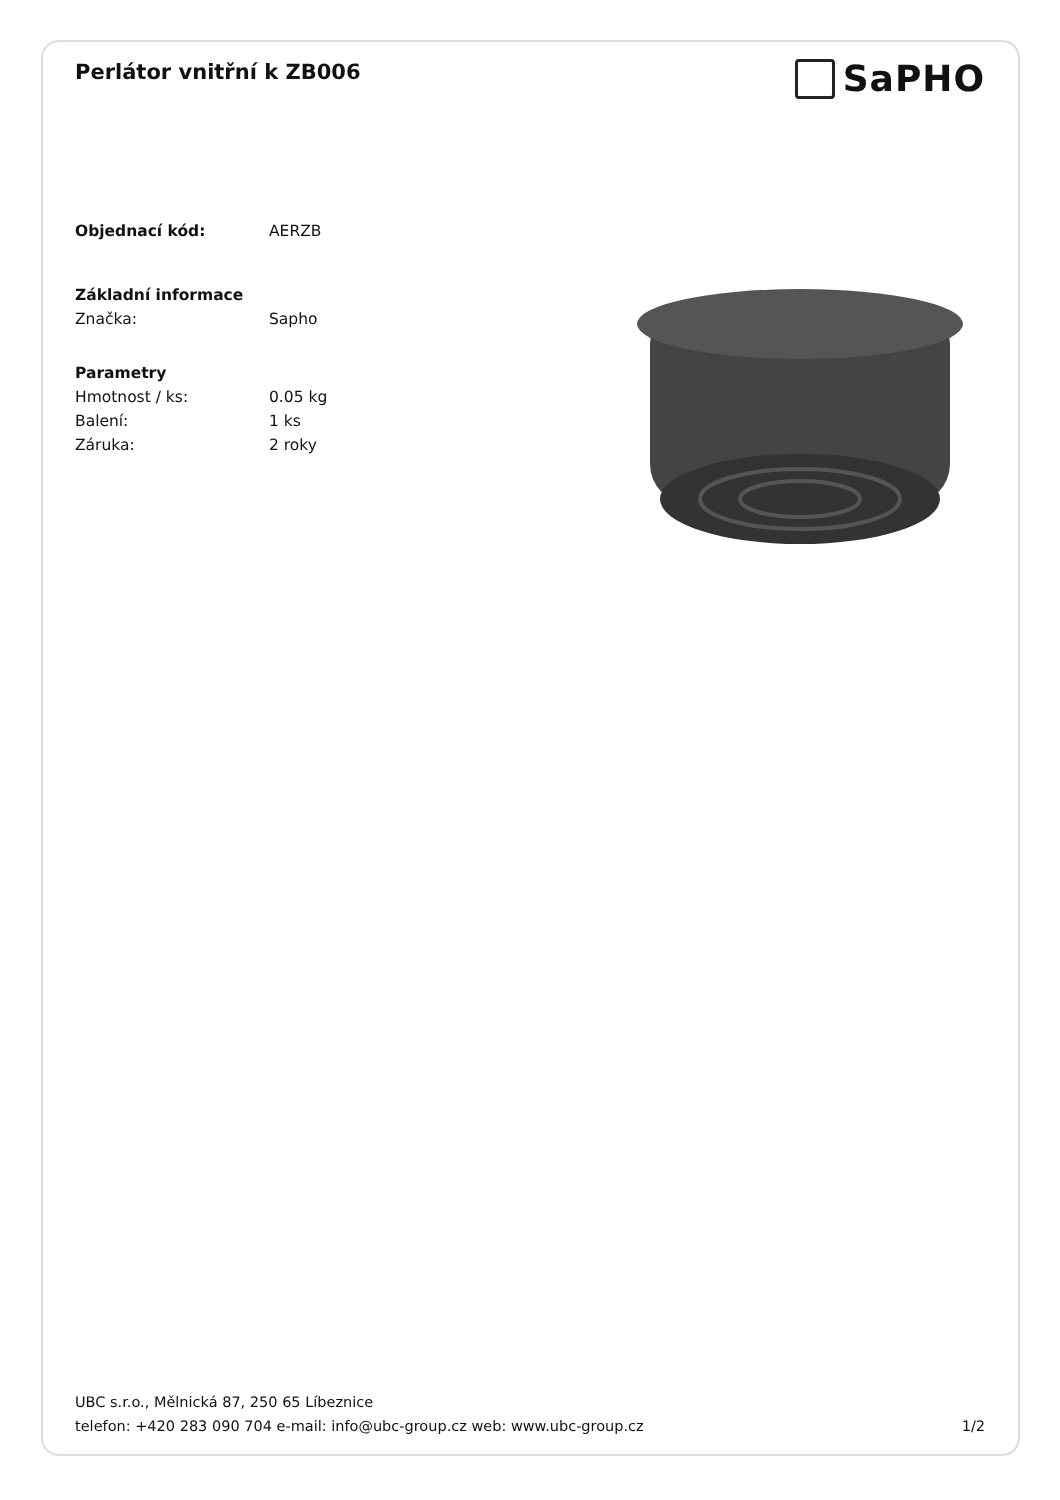Perlátor vnitřní k ZB006
SaPHO
Objednací kód: AERZB
Základní informace
Značka: Sapho
Parametry
Hmotnost / ks: 0.05 kg
Balení: 1 ks
Záruka: 2 roky
UBC s.r.o., Mělnická 87, 250 65 Líbeznice
telefon: +420 283 090 704 e-mail: info@ubc-group.cz web: www.ubc-group.cz 1/2